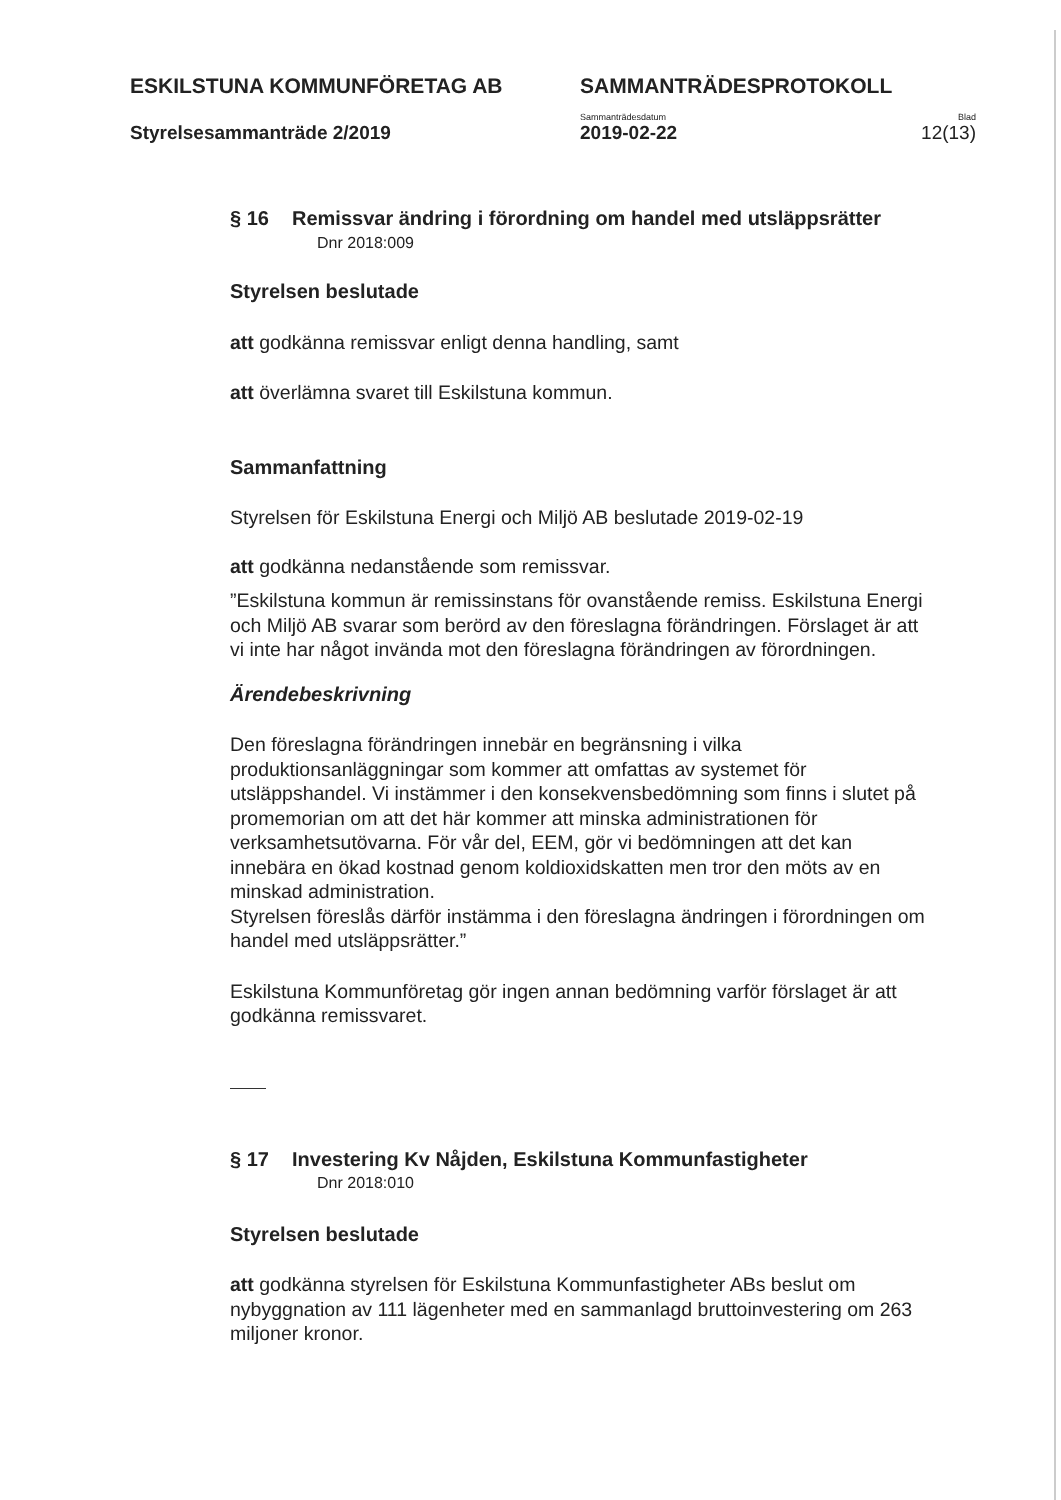ESKILSTUNA KOMMUNFÖRETAG AB SAMMANTRÄDESPROTOKOLL
Sammanträdesdatum Blad
Styrelsesammanträde 2/2019 2019-02-22 12(13)
§ 16 Remissvar ändring i förordning om handel med utsläppsrätter
Dnr 2018:009
Styrelsen beslutade
att godkänna remissvar enligt denna handling, samt
att överlämna svaret till Eskilstuna kommun.
Sammanfattning
Styrelsen för Eskilstuna Energi och Miljö AB beslutade 2019-02-19
att godkänna nedanstående som remissvar.
”Eskilstuna kommun är remissinstans för ovanstående remiss. Eskilstuna Energi och Miljö AB svarar som berörd av den föreslagna förändringen. Förslaget är att vi inte har något invända mot den föreslagna förändringen av förordningen.
Ärendebeskrivning
Den föreslagna förändringen innebär en begränsning i vilka produktionsanläggningar som kommer att omfattas av systemet för utsläppshandel. Vi instämmer i den konsekvensbedömning som finns i slutet på promemorian om att det här kommer att minska administrationen för verksamhetsutövarna. För vår del, EEM, gör vi bedömningen att det kan innebära en ökad kostnad genom koldioxidskatten men tror den möts av en minskad administration.
Styrelsen föreslås därför instämma i den föreslagna ändringen i förordningen om handel med utsläppsrätter.”
Eskilstuna Kommunföretag gör ingen annan bedömning varför förslaget är att godkänna remissvaret.
§ 17 Investering Kv Nåjden, Eskilstuna Kommunfastigheter
Dnr 2018:010
Styrelsen beslutade
att godkänna styrelsen för Eskilstuna Kommunfastigheter ABs beslut om nybyggnation av 111 lägenheter med en sammanlagd bruttoinvestering om 263 miljoner kronor.